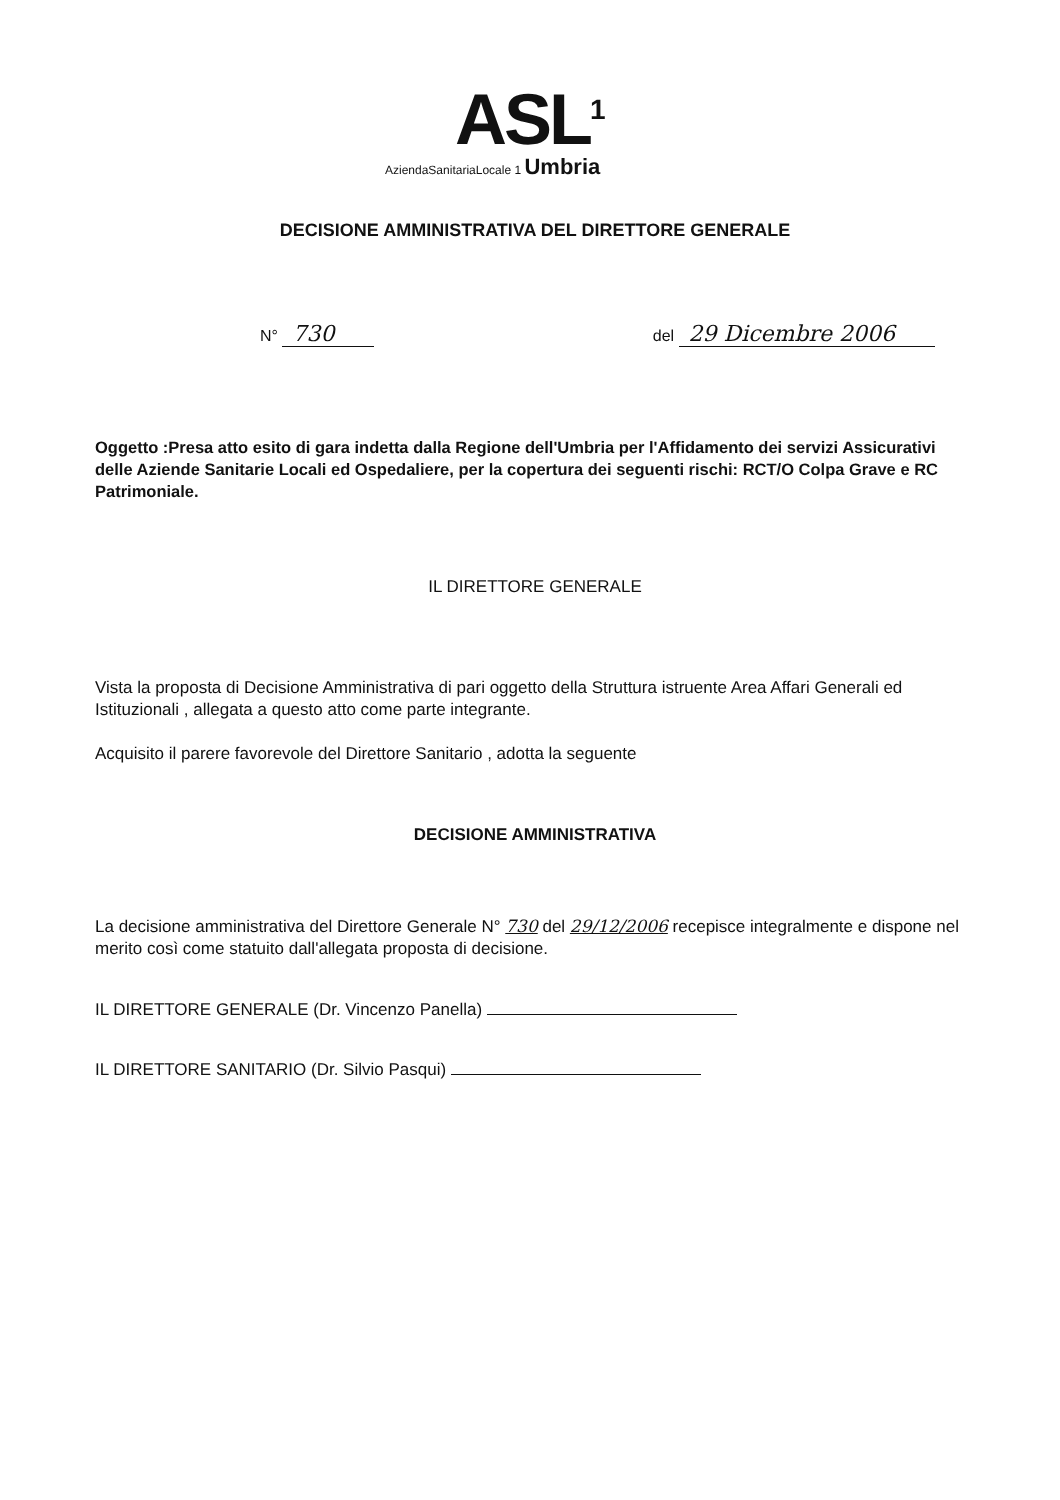ASL<sup>1</sup>
AziendaSanitariaLocale 1 Umbria
DECISIONE AMMINISTRATIVA DEL DIRETTORE GENERALE
N° 730
del 29 Dicembre 2006
Oggetto :Presa atto esito di gara indetta dalla Regione dell'Umbria per l'Affidamento dei servizi Assicurativi delle Aziende Sanitarie Locali ed Ospedaliere, per la copertura dei seguenti rischi: RCT/O Colpa Grave e RC Patrimoniale.
IL DIRETTORE GENERALE
Vista la proposta di Decisione Amministrativa di pari oggetto della Struttura istruente Area Affari Generali ed Istituzionali , allegata a questo atto come parte integrante.
Acquisito il parere favorevole del Direttore Sanitario , adotta la seguente
DECISIONE AMMINISTRATIVA
La decisione amministrativa del Direttore Generale N° 730 del 29/12/2006 recepisce integralmente e dispone nel merito così come statuito dall'allegata proposta di decisione.
IL DIRETTORE GENERALE (Dr. Vincenzo Panella)
IL DIRETTORE SANITARIO (Dr. Silvio Pasqui)